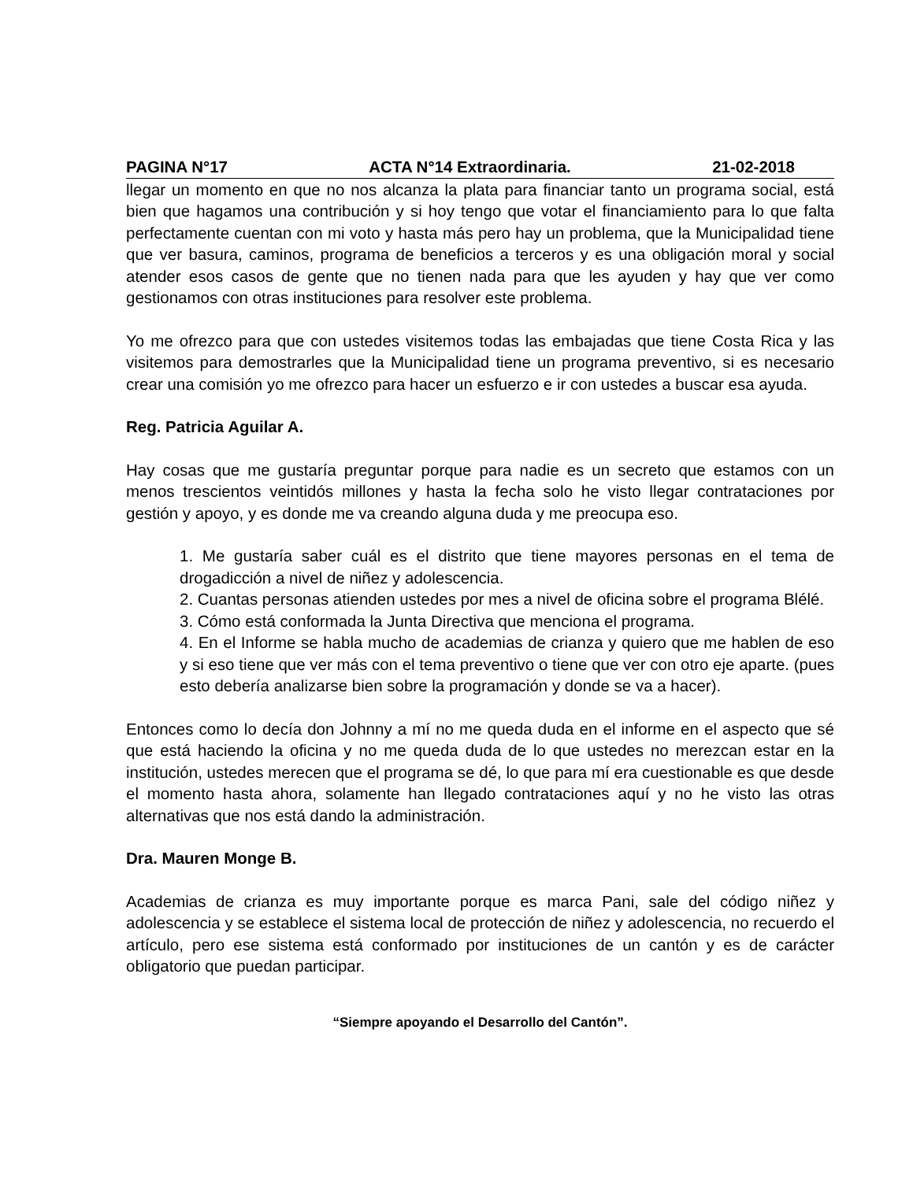PAGINA N°17 ACTA N°14 Extraordinaria. 21-02-2018
llegar un momento en que no nos alcanza la plata para financiar tanto un programa social, está bien que hagamos una contribución y si hoy tengo que votar el financiamiento para lo que falta perfectamente cuentan con mi voto y hasta más pero hay un problema, que la Municipalidad tiene que ver basura, caminos, programa de beneficios a terceros y es una obligación moral y social atender esos casos de gente que no tienen nada para que les ayuden y hay que ver como gestionamos con otras instituciones para resolver este problema.
Yo me ofrezco para que con ustedes visitemos todas las embajadas que tiene Costa Rica y las visitemos para demostrarles que la Municipalidad tiene un programa preventivo, si es necesario crear una comisión yo me ofrezco para hacer un esfuerzo e ir con ustedes a buscar esa ayuda.
Reg. Patricia Aguilar A.
Hay cosas que me gustaría preguntar porque para nadie es un secreto que estamos con un menos trescientos veintidós millones y hasta la fecha solo he visto llegar contrataciones por gestión y apoyo, y es donde me va creando alguna duda y me preocupa eso.
1. Me gustaría saber cuál es el distrito que tiene mayores personas en el tema de drogadicción a nivel de niñez y adolescencia.
2. Cuantas personas atienden ustedes por mes a nivel de oficina sobre el programa Blélé.
3. Cómo está conformada la Junta Directiva que menciona el programa.
4. En el Informe se habla mucho de academias de crianza y quiero que me hablen de eso y si eso tiene que ver más con el tema preventivo o tiene que ver con otro eje aparte. (pues esto debería analizarse bien sobre la programación y donde se va a hacer).
Entonces como lo decía don Johnny a mí no me queda duda en el informe en el aspecto que sé que está haciendo la oficina y no me queda duda de lo que ustedes no merezcan estar en la institución, ustedes merecen que el programa se dé, lo que para mí era cuestionable es que desde el momento hasta ahora, solamente han llegado contrataciones aquí y no he visto las otras alternativas que nos está dando la administración.
Dra. Mauren Monge B.
Academias de crianza es muy importante porque es marca Pani, sale del código niñez y adolescencia y se establece el sistema local de protección de niñez y adolescencia, no recuerdo el artículo, pero ese sistema está conformado por instituciones de un cantón y es de carácter obligatorio que puedan participar.
“Siempre apoyando el Desarrollo del Cantón”.